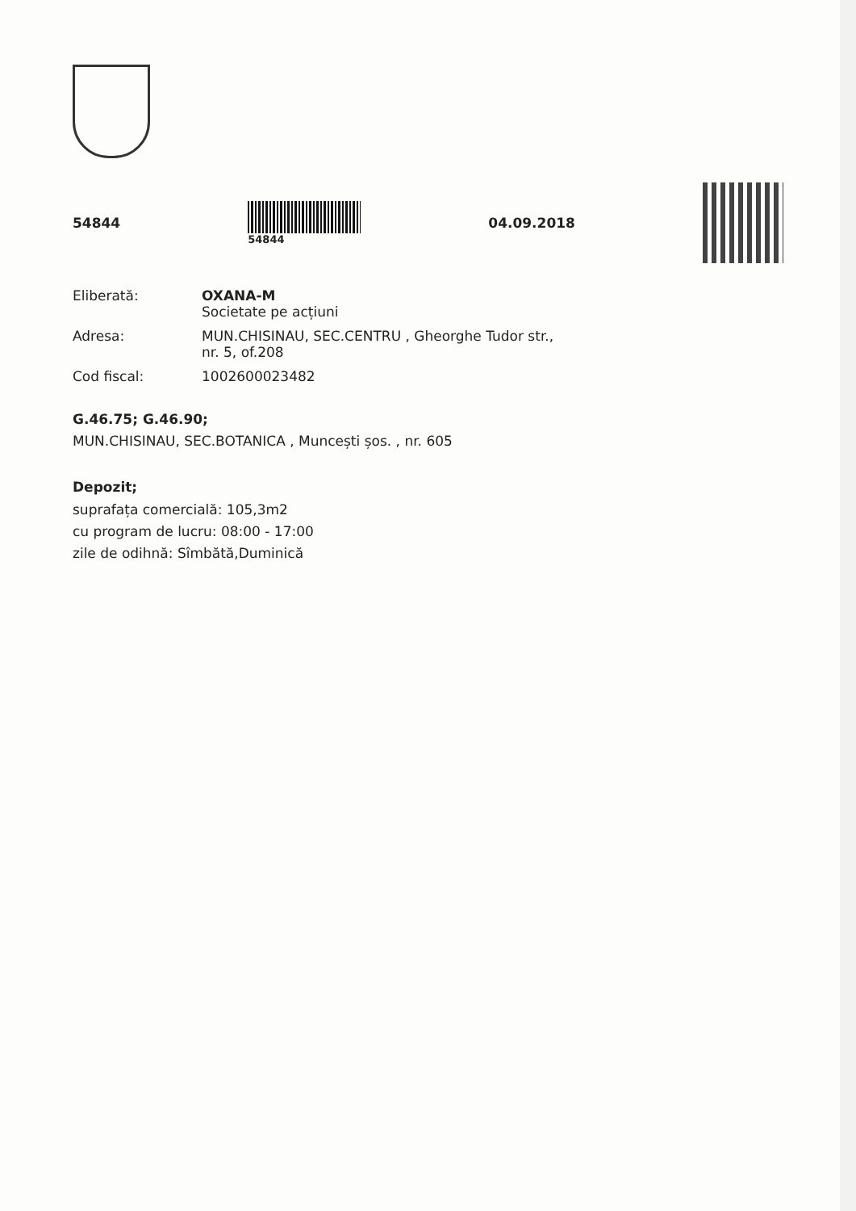54844
54844
04.09.2018
Eliberată: OXANA-M
Societate pe acțiuni
Adresa: MUN.CHISINAU, SEC.CENTRU , Gheorghe Tudor str.,
nr. 5, of.208
Cod fiscal: 1002600023482
G.46.75; G.46.90;
MUN.CHISINAU, SEC.BOTANICA , Muncești șos. , nr. 605
Depozit;
suprafața comercială: 105,3m2
cu program de lucru: 08:00 - 17:00
zile de odihnă: Sîmbătă,Duminică